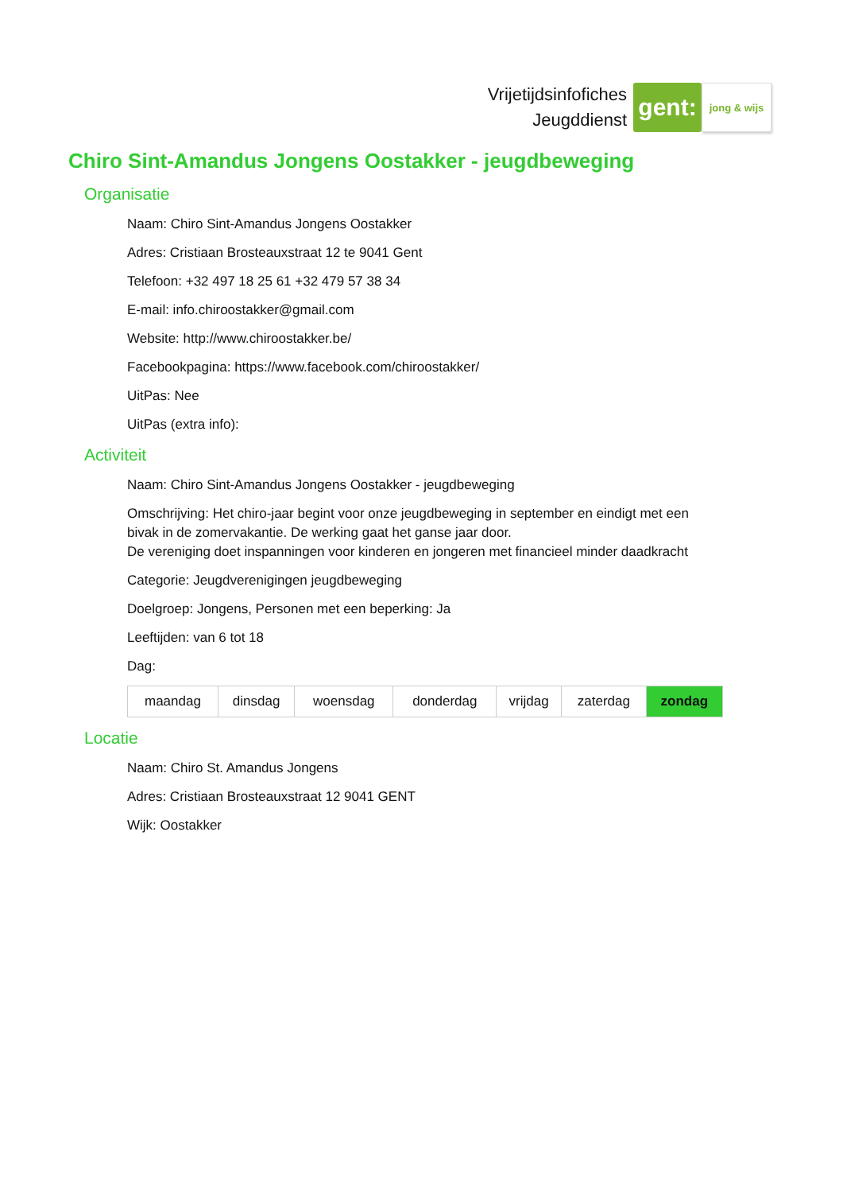Vrijetijdsinfofiches
Jeugddienst
gent:
jong & wijs
Chiro Sint-Amandus Jongens Oostakker - jeugdbeweging
Organisatie
Naam: Chiro Sint-Amandus Jongens Oostakker
Adres: Cristiaan Brosteauxstraat 12 te 9041 Gent
Telefoon: +32 497 18 25 61 +32 479 57 38 34
E-mail: info.chiroostakker@gmail.com
Website: http://www.chiroostakker.be/
Facebookpagina: https://www.facebook.com/chiroostakker/
UitPas: Nee
UitPas (extra info):
Activiteit
Naam: Chiro Sint-Amandus Jongens Oostakker - jeugdbeweging
Omschrijving: Het chiro-jaar begint voor onze jeugdbeweging in september en eindigt met een bivak in de zomervakantie. De werking gaat het ganse jaar door.
De vereniging doet inspanningen voor kinderen en jongeren met financieel minder daadkracht
Categorie: Jeugdverenigingen jeugdbeweging
Doelgroep: Jongens, Personen met een beperking: Ja
Leeftijden: van 6 tot 18
Dag:
| maandag | dinsdag | woensdag | donderdag | vrijdag | zaterdag | zondag |
Locatie
Naam: Chiro St. Amandus Jongens
Adres: Cristiaan Brosteauxstraat 12 9041 GENT
Wijk: Oostakker